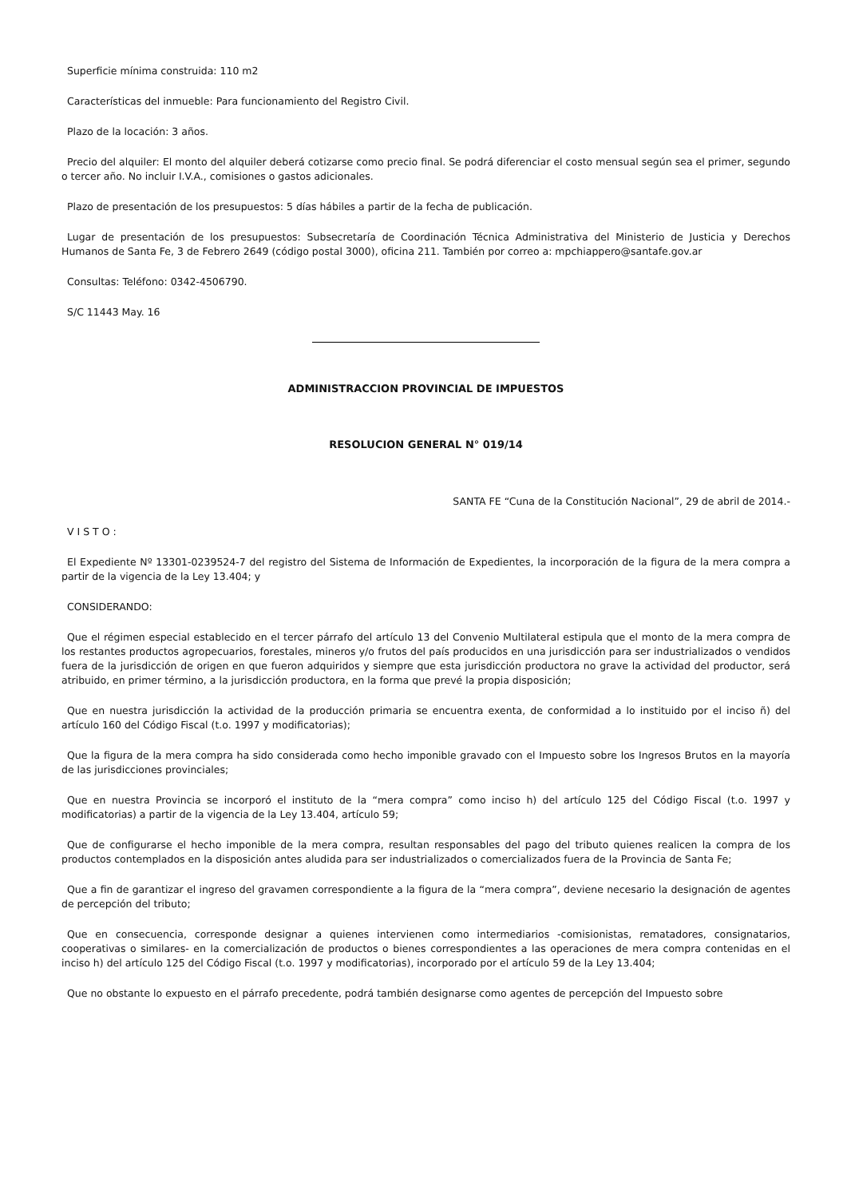Superficie mínima construida: 110 m2
Características del inmueble: Para funcionamiento del Registro Civil.
Plazo de la locación: 3 años.
Precio del alquiler: El monto del alquiler deberá cotizarse como precio final. Se podrá diferenciar el costo mensual según sea el primer, segundo o tercer año. No incluir I.V.A., comisiones o gastos adicionales.
Plazo de presentación de los presupuestos: 5 días hábiles a partir de la fecha de publicación.
Lugar de presentación de los presupuestos: Subsecretaría de Coordinación Técnica Administrativa del Ministerio de Justicia y Derechos Humanos de Santa Fe, 3 de Febrero 2649 (código postal 3000), oficina 211. También por correo a: mpchiappero@santafe.gov.ar
Consultas: Teléfono: 0342-4506790.
S/C 11443 May. 16
ADMINISTRACCION PROVINCIAL DE IMPUESTOS
RESOLUCION GENERAL N° 019/14
SANTA FE “Cuna de la Constitución Nacional”, 29 de abril de 2014.-
V I S T O :
El Expediente Nº 13301-0239524-7 del registro del Sistema de Información de Expedientes, la incorporación de la figura de la mera compra a partir de la vigencia de la Ley 13.404; y
CONSIDERANDO:
Que el régimen especial establecido en el tercer párrafo del artículo 13 del Convenio Multilateral estipula que el monto de la mera compra de los restantes productos agropecuarios, forestales, mineros y/o frutos del país producidos en una jurisdicción para ser industrializados o vendidos fuera de la jurisdicción de origen en que fueron adquiridos y siempre que esta jurisdicción productora no grave la actividad del productor, será atribuido, en primer término, a la jurisdicción productora, en la forma que prevé la propia disposición;
Que en nuestra jurisdicción la actividad de la producción primaria se encuentra exenta, de conformidad a lo instituido por el inciso ñ) del artículo 160 del Código Fiscal (t.o. 1997 y modificatorias);
Que la figura de la mera compra ha sido considerada como hecho imponible gravado con el Impuesto sobre los Ingresos Brutos en la mayoría de las jurisdicciones provinciales;
Que en nuestra Provincia se incorporó el instituto de la “mera compra” como inciso h) del artículo 125 del Código Fiscal (t.o. 1997 y modificatorias) a partir de la vigencia de la Ley 13.404, artículo 59;
Que de configurarse el hecho imponible de la mera compra, resultan responsables del pago del tributo quienes realicen la compra de los productos contemplados en la disposición antes aludida para ser industrializados o comercializados fuera de la Provincia de Santa Fe;
Que a fin de garantizar el ingreso del gravamen correspondiente a la figura de la “mera compra”, deviene necesario la designación de agentes de percepción del tributo;
Que en consecuencia, corresponde designar a quienes intervienen como intermediarios -comisionistas, rematadores, consignatarios, cooperativas o similares- en la comercialización de productos o bienes correspondientes a las operaciones de mera compra contenidas en el inciso h) del artículo 125 del Código Fiscal (t.o. 1997 y modificatorias), incorporado por el artículo 59 de la Ley 13.404;
Que no obstante lo expuesto en el párrafo precedente, podrá también designarse como agentes de percepción del Impuesto sobre